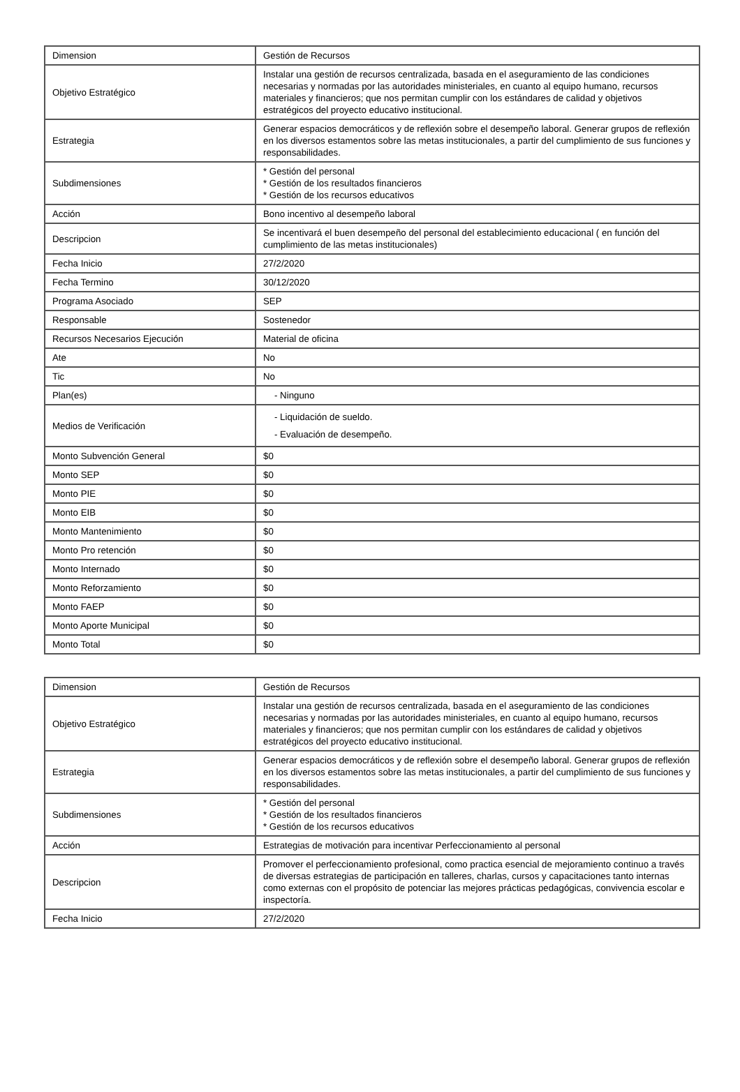| Dimension | Gestión de Recursos |
| Objetivo Estratégico | Instalar una gestión de recursos centralizada, basada en el aseguramiento de las condiciones necesarias y normadas por las autoridades ministeriales, en cuanto al equipo humano, recursos materiales y financieros; que nos permitan cumplir con los estándares de calidad y objetivos estratégicos del proyecto educativo institucional. |
| Estrategia | Generar espacios democráticos y de reflexión sobre el desempeño laboral. Generar grupos de reflexión en los diversos estamentos sobre las metas institucionales, a partir del cumplimiento de sus funciones y responsabilidades. |
| Subdimensiones | * Gestión del personal * Gestión de los resultados financieros * Gestión de los recursos educativos |
| Acción | Bono incentivo al desempeño laboral |
| Descripcion | Se incentivará el buen desempeño del personal del establecimiento educacional ( en función del cumplimiento de las metas institucionales) |
| Fecha Inicio | 27/2/2020 |
| Fecha Termino | 30/12/2020 |
| Programa Asociado | SEP |
| Responsable | Sostenedor |
| Recursos Necesarios Ejecución | Material de oficina |
| Ate | No |
| Tic | No |
| Plan(es) | - Ninguno |
| Medios de Verificación | - Liquidación de sueldo. - Evaluación de desempeño. |
| Monto Subvención General | $0 |
| Monto SEP | $0 |
| Monto PIE | $0 |
| Monto EIB | $0 |
| Monto Mantenimiento | $0 |
| Monto Pro retención | $0 |
| Monto Internado | $0 |
| Monto Reforzamiento | $0 |
| Monto FAEP | $0 |
| Monto Aporte Municipal | $0 |
| Monto Total | $0 |
| Dimension | Gestión de Recursos |
| Objetivo Estratégico | Instalar una gestión de recursos centralizada, basada en el aseguramiento de las condiciones necesarias y normadas por las autoridades ministeriales, en cuanto al equipo humano, recursos materiales y financieros; que nos permitan cumplir con los estándares de calidad y objetivos estratégicos del proyecto educativo institucional. |
| Estrategia | Generar espacios democráticos y de reflexión sobre el desempeño laboral. Generar grupos de reflexión en los diversos estamentos sobre las metas institucionales, a partir del cumplimiento de sus funciones y responsabilidades. |
| Subdimensiones | * Gestión del personal * Gestión de los resultados financieros * Gestión de los recursos educativos |
| Acción | Estrategias de motivación para incentivar Perfeccionamiento al personal |
| Descripcion | Promover el perfeccionamiento profesional, como practica esencial de mejoramiento continuo a través de diversas estrategias de participación en talleres, charlas, cursos y capacitaciones tanto internas como externas con el propósito de potenciar las mejores prácticas pedagógicas, convivencia escolar e inspectoría. |
| Fecha Inicio | 27/2/2020 |